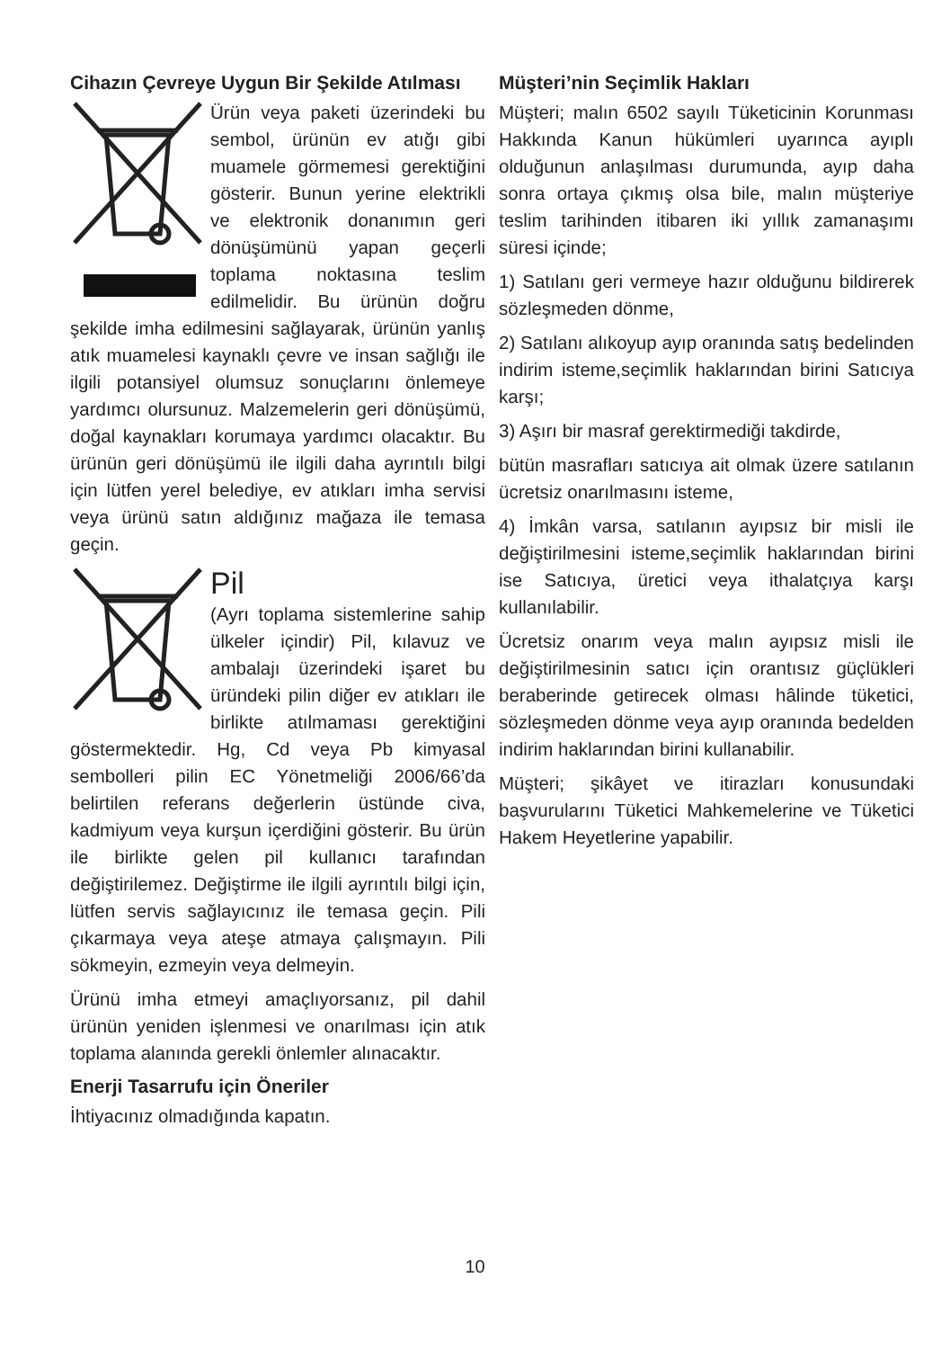Cihazın Çevreye Uygun Bir Şekilde Atılması
Ürün veya paketi üzerindeki bu sembol, ürünün ev atığı gibi muamele görmemesi gerektiğini gösterir. Bunun yerine elektrikli ve elektronik donanımın geri dönüşümünü yapan geçerli toplama noktasına teslim edilmelidir. Bu ürünün doğru şekilde imha edilmesini sağlayarak, ürünün yanlış atık muamelesi kaynaklı çevre ve insan sağlığı ile ilgili potansiyel olumsuz sonuçlarını önlemeye yardımcı olursunuz. Malzemelerin geri dönüşümü, doğal kaynakları korumaya yardımcı olacaktır. Bu ürünün geri dönüşümü ile ilgili daha ayrıntılı bilgi için lütfen yerel belediye, ev atıkları imha servisi veya ürünü satın aldığınız mağaza ile temasa geçin.
Pil
(Ayrı toplama sistemlerine sahip ülkeler içindir) Pil, kılavuz ve ambalajı üzerindeki işaret bu üründeki pilin diğer ev atıkları ile birlikte atılmaması gerektiğini göstermektedir. Hg, Cd veya Pb kimyasal sembolleri pilin EC Yönetmeliği 2006/66’da belirtilen referans değerlerin üstünde civa, kadmiyum veya kurşun içerdiğini gösterir. Bu ürün ile birlikte gelen pil kullanıcı tarafından değiştirilemez. Değiştirme ile ilgili ayrıntılı bilgi için, lütfen servis sağlayıcınız ile temasa geçin. Pili çıkarmaya veya ateşe atmaya çalışmayın. Pili sökmeyin, ezmeyin veya delmeyin.
Ürünü imha etmeyi amaçlıyorsanız, pil dahil ürünün yeniden işlenmesi ve onarılması için atık toplama alanında gerekli önlemler alınacaktır.
Enerji Tasarrufu için Öneriler
İhtiyacınız olmadığında kapatın.
Müşteri’nin Seçimlik Hakları
Müşteri; malın 6502 sayılı Tüketicinin Korunması Hakkında Kanun hükümleri uyarınca ayıplı olduğunun anlaşılması durumunda, ayıp daha sonra ortaya çıkmış olsa bile, malın müşteriye teslim tarihinden itibaren iki yıllık zamanaşımı süresi içinde;
1) Satılanı geri vermeye hazır olduğunu bildirerek sözleşmeden dönme,
2) Satılanı alıkoyup ayıp oranında satış bedelinden indirim isteme,seçimlik haklarından birini Satıcıya karşı;
3) Aşırı bir masraf gerektirmediği takdirde,
bütün masrafları satıcıya ait olmak üzere satılanın ücretsiz onarılmasını isteme,
4) İmkân varsa, satılanın ayıpsız bir misli ile değiştirilmesini isteme,seçimlik haklarından birini ise Satıcıya, üretici veya ithalatçıya karşı kullanılabilir.
Ücretsiz onarım veya malın ayıpsız misli ile değiştirilmesinin satıcı için orantısız güçlükleri beraberinde getirecek olması hâlinde tüketici, sözleşmeden dönme veya ayıp oranında bedelden indirim haklarından birini kullanabilir.
Müşteri; şikâyet ve itirazları konusundaki başvurularını Tüketici Mahkemelerine ve Tüketici Hakem Heyetlerine yapabilir.
10